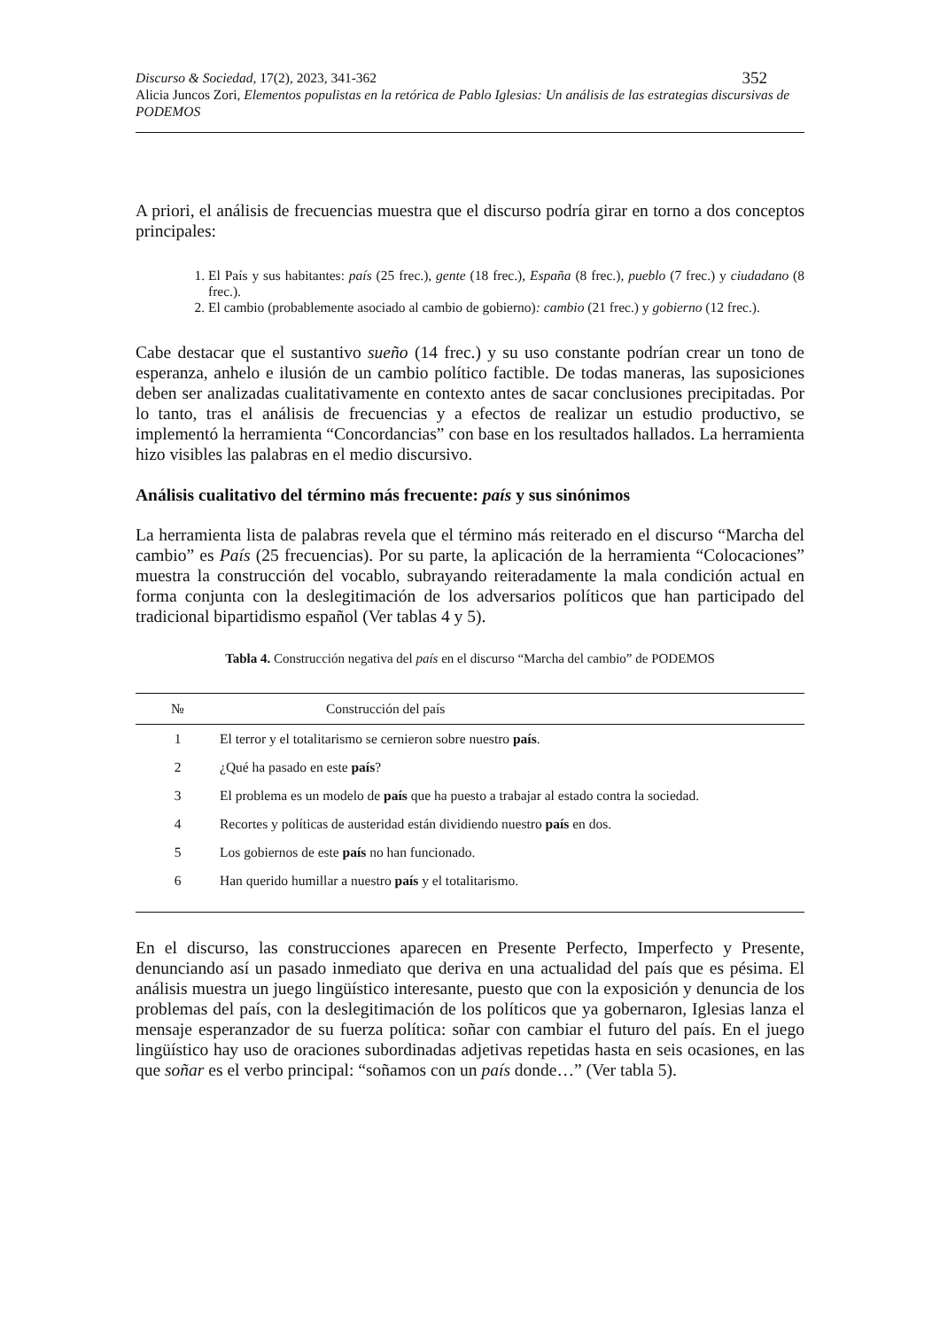Discurso & Sociedad, 17(2), 2023, 341-362 352
Alicia Juncos Zori, Elementos populistas en la retórica de Pablo Iglesias: Un análisis de las estrategias discursivas de PODEMOS
A priori, el análisis de frecuencias muestra que el discurso podría girar en torno a dos conceptos principales:
1. El País y sus habitantes: país (25 frec.), gente (18 frec.), España (8 frec.), pueblo (7 frec.) y ciudadano (8 frec.).
2. El cambio (probablemente asociado al cambio de gobierno): cambio (21 frec.) y gobierno (12 frec.).
Cabe destacar que el sustantivo sueño (14 frec.) y su uso constante podrían crear un tono de esperanza, anhelo e ilusión de un cambio político factible. De todas maneras, las suposiciones deben ser analizadas cualitativamente en contexto antes de sacar conclusiones precipitadas. Por lo tanto, tras el análisis de frecuencias y a efectos de realizar un estudio productivo, se implementó la herramienta “Concordancias” con base en los resultados hallados. La herramienta hizo visibles las palabras en el medio discursivo.
Análisis cualitativo del término más frecuente: país y sus sinónimos
La herramienta lista de palabras revela que el término más reiterado en el discurso “Marcha del cambio” es País (25 frecuencias). Por su parte, la aplicación de la herramienta “Colocaciones” muestra la construcción del vocablo, subrayando reiteradamente la mala condición actual en forma conjunta con la deslegitimación de los adversarios políticos que han participado del tradicional bipartidismo español (Ver tablas 4 y 5).
Tabla 4. Construcción negativa del país en el discurso “Marcha del cambio” de PODEMOS
| № | Construcción del país |
| --- | --- |
| 1 | El terror y el totalitarismo se cernieron sobre nuestro país . |
| 2 | ¿Qué ha pasado en este país ? |
| 3 | El problema es un modelo de país que ha puesto a trabajar al estado contra la sociedad. |
| 4 | Recortes y políticas de austeridad están dividiendo nuestro país en dos. |
| 5 | Los gobiernos de este país no han funcionado. |
| 6 | Han querido humillar a nuestro país y el totalitarismo. |
En el discurso, las construcciones aparecen en Presente Perfecto, Imperfecto y Presente, denunciando así un pasado inmediato que deriva en una actualidad del país que es pésima. El análisis muestra un juego lingüístico interesante, puesto que con la exposición y denuncia de los problemas del país, con la deslegitimación de los políticos que ya gobernaron, Iglesias lanza el mensaje esperanzador de su fuerza política: soñar con cambiar el futuro del país. En el juego lingüístico hay uso de oraciones subordinadas adjetivas repetidas hasta en seis ocasiones, en las que soñar es el verbo principal: “soñamos con un país donde…” (Ver tabla 5).